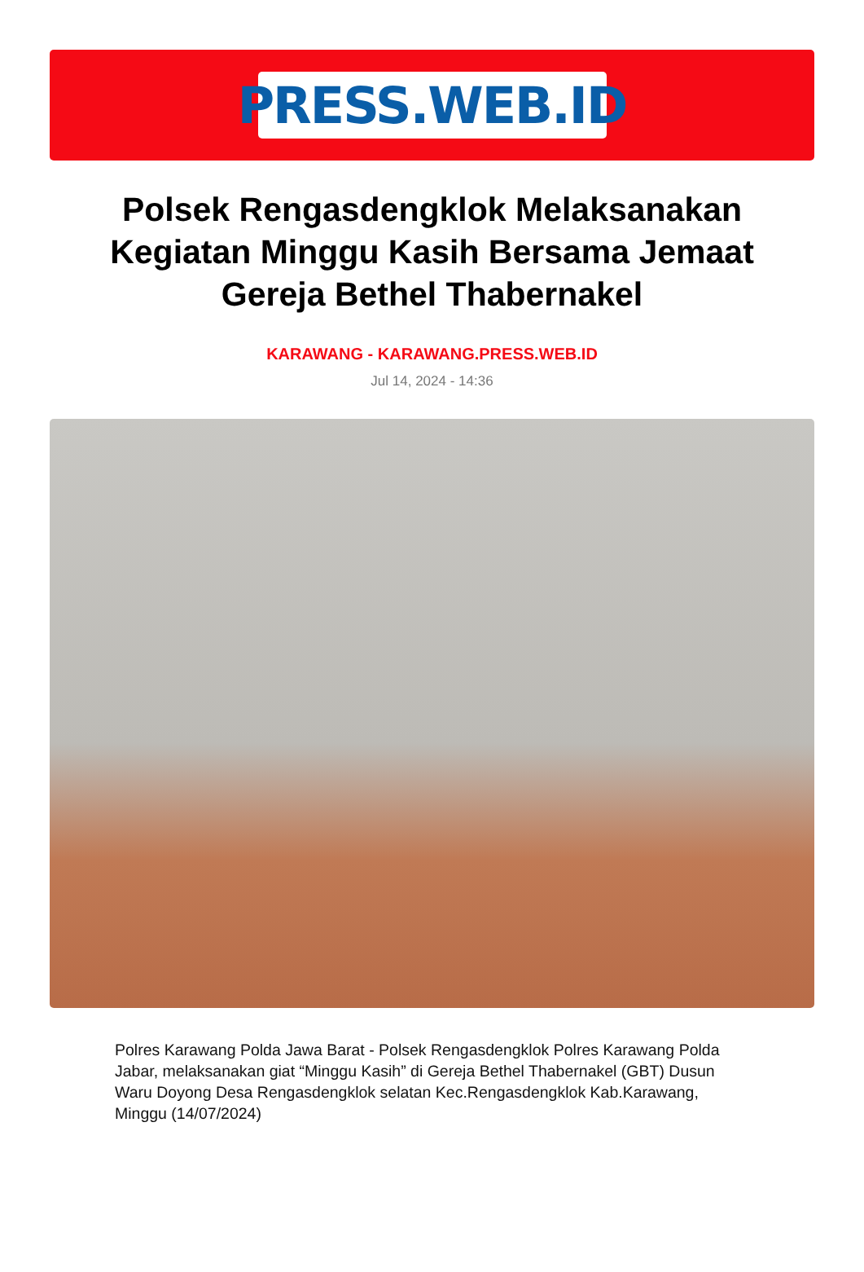PRESS.WEB.ID
Polsek Rengasdengklok Melaksanakan Kegiatan Minggu Kasih Bersama Jemaat Gereja Bethel Thabernakel
KARAWANG - KARAWANG.PRESS.WEB.ID
Jul 14, 2024 - 14:36
Polres Karawang Polda Jawa Barat - Polsek Rengasdengklok Polres Karawang Polda Jabar, melaksanakan giat “Minggu Kasih” di Gereja Bethel Thabernakel (GBT) Dusun Waru Doyong Desa Rengasdengklok selatan Kec.Rengasdengklok Kab.Karawang, Minggu (14/07/2024)